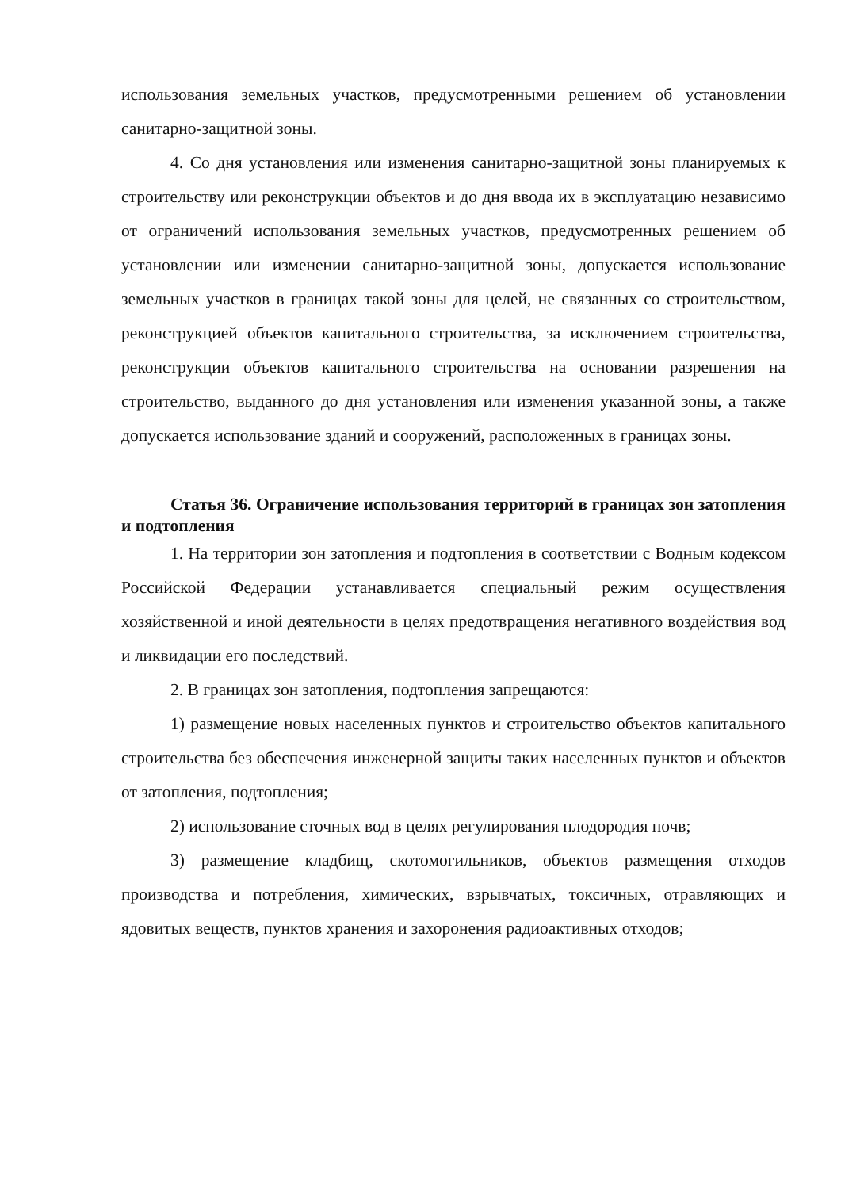использования земельных участков, предусмотренными решением об установлении санитарно-защитной зоны.
4. Со дня установления или изменения санитарно-защитной зоны планируемых к строительству или реконструкции объектов и до дня ввода их в эксплуатацию независимо от ограничений использования земельных участков, предусмотренных решением об установлении или изменении санитарно-защитной зоны, допускается использование земельных участков в границах такой зоны для целей, не связанных со строительством, реконструкцией объектов капитального строительства, за исключением строительства, реконструкции объектов капитального строительства на основании разрешения на строительство, выданного до дня установления или изменения указанной зоны, а также допускается использование зданий и сооружений, расположенных в границах зоны.
Статья 36. Ограничение использования территорий в границах зон затопления и подтопления
1. На территории зон затопления и подтопления в соответствии с Водным кодексом Российской Федерации устанавливается специальный режим осуществления хозяйственной и иной деятельности в целях предотвращения негативного воздействия вод и ликвидации его последствий.
2. В границах зон затопления, подтопления запрещаются:
1) размещение новых населенных пунктов и строительство объектов капитального строительства без обеспечения инженерной защиты таких населенных пунктов и объектов от затопления, подтопления;
2) использование сточных вод в целях регулирования плодородия почв;
3) размещение кладбищ, скотомогильников, объектов размещения отходов производства и потребления, химических, взрывчатых, токсичных, отравляющих и ядовитых веществ, пунктов хранения и захоронения радиоактивных отходов;